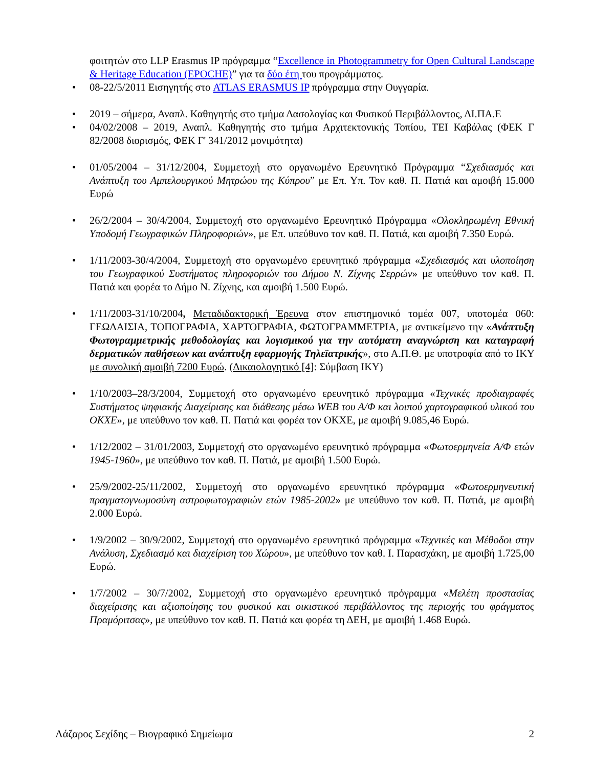φοιτητών στο LLP Erasmus IP πρόγραμμα “Excellence in Photogrammetry for Open Cultural Landscape & Heritage Education (EPOCHE)” για τα δύο έτη του προγράμματος.
08-22/5/2011 Εισηγητής στο ATLAS ERASMUS IP πρόγραμμα στην Ουγγαρία.
2019 – σήμερα, Αναπλ. Καθηγητής στο τμήμα Δασολογίας και Φυσικού Περιβάλλοντος, ΔΙ.ΠΑ.Ε
04/02/2008 – 2019, Αναπλ. Καθηγητής στο τμήμα Αρχιτεκτονικής Τοπίου, ΤΕΙ Καβάλας (ΦΕΚ Γ 82/2008 διορισμός, ΦΕΚ Γ' 341/2012 μονιμότητα)
01/05/2004 – 31/12/2004, Συμμετοχή στο οργανωμένο Ερευνητικό Πρόγραμμα “Σχεδιασμός και Ανάπτυξη του Αμπελουργικού Μητρώου της Κύπρου” με Επ. Υπ. Τον καθ. Π. Πατιά και αμοιβή 15.000 Ευρώ
26/2/2004 – 30/4/2004, Συμμετοχή στο οργανωμένο Ερευνητικό Πρόγραμμα «Ολοκληρωμένη Εθνική Υποδομή Γεωγραφικών Πληροφοριών», με Επ. υπεύθυνο τον καθ. Π. Πατιά, και αμοιβή 7.350 Ευρώ.
1/11/2003-30/4/2004, Συμμετοχή στο οργανωμένο ερευνητικό πρόγραμμα «Σχεδιασμός και υλοποίηση του Γεωγραφικού Συστήματος πληροφοριών του Δήμου Ν. Ζίχνης Σερρών» με υπεύθυνο τον καθ. Π. Πατιά και φορέα το Δήμο Ν. Ζίχνης, και αμοιβή 1.500 Ευρώ.
1/11/2003-31/10/2004, Μεταδιδακτορική Έρευνα στον επιστημονικό τομέα 007, υποτομέα 060: ΓΕΩΔΑΙΣΙΑ, ΤΟΠΟΓΡΑΦΙΑ, ΧΑΡΤΟΓΡΑΦΙΑ, ΦΩΤΟΓΡΑΜΜΕΤΡΙΑ, με αντικείμενο την «Ανάπτυξη Φωτογραμμετρικής μεθοδολογίας και λογισμικού για την αυτόματη αναγνώριση και καταγραφή δερματικών παθήσεων και ανάπτυξη εφαρμογής Τηλεϊατρικής», στο Α.Π.Θ. με υποτροφία από το ΙΚΥ με συνολική αμοιβή 7200 Ευρώ. (Δικαιολογητικό [4]: Σύμβαση ΙΚΥ)
1/10/2003–28/3/2004, Συμμετοχή στο οργανωμένο ερευνητικό πρόγραμμα «Τεχνικές προδιαγραφές Συστήματος ψηφιακής Διαχείρισης και διάθεσης μέσω WEB του Α/Φ και λοιπού χαρτογραφικού υλικού του ΟΚΧΕ», με υπεύθυνο τον καθ. Π. Πατιά και φορέα τον ΟΚΧΕ, με αμοιβή 9.085,46 Ευρώ.
1/12/2002 – 31/01/2003, Συμμετοχή στο οργανωμένο ερευνητικό πρόγραμμα «Φωτοερμηνεία Α/Φ ετών 1945-1960», με υπεύθυνο τον καθ. Π. Πατιά, με αμοιβή 1.500 Ευρώ.
25/9/2002-25/11/2002, Συμμετοχή στο οργανωμένο ερευνητικό πρόγραμμα «Φωτοερμηνευτική πραγματογνωμοσύνη αστροφωτογραφιών ετών 1985-2002» με υπεύθυνο τον καθ. Π. Πατιά, με αμοιβή 2.000 Ευρώ.
1/9/2002 – 30/9/2002, Συμμετοχή στο οργανωμένο ερευνητικό πρόγραμμα «Τεχνικές και Μέθοδοι στην Ανάλυση, Σχεδιασμό και διαχείριση του Χώρου», με υπεύθυνο τον καθ. Ι. Παρασχάκη, με αμοιβή 1.725,00 Ευρώ.
1/7/2002 – 30/7/2002, Συμμετοχή στο οργανωμένο ερευνητικό πρόγραμμα «Μελέτη προστασίας διαχείρισης και αξιοποίησης του φυσικού και οικιστικού περιβάλλοντος της περιοχής του φράγματος Πραμόριτσας», με υπεύθυνο τον καθ. Π. Πατιά και φορέα τη ΔΕΗ, με αμοιβή 1.468 Ευρώ.
Λάζαρος Σεχίδης – Βιογραφικό Σημείωμα 2